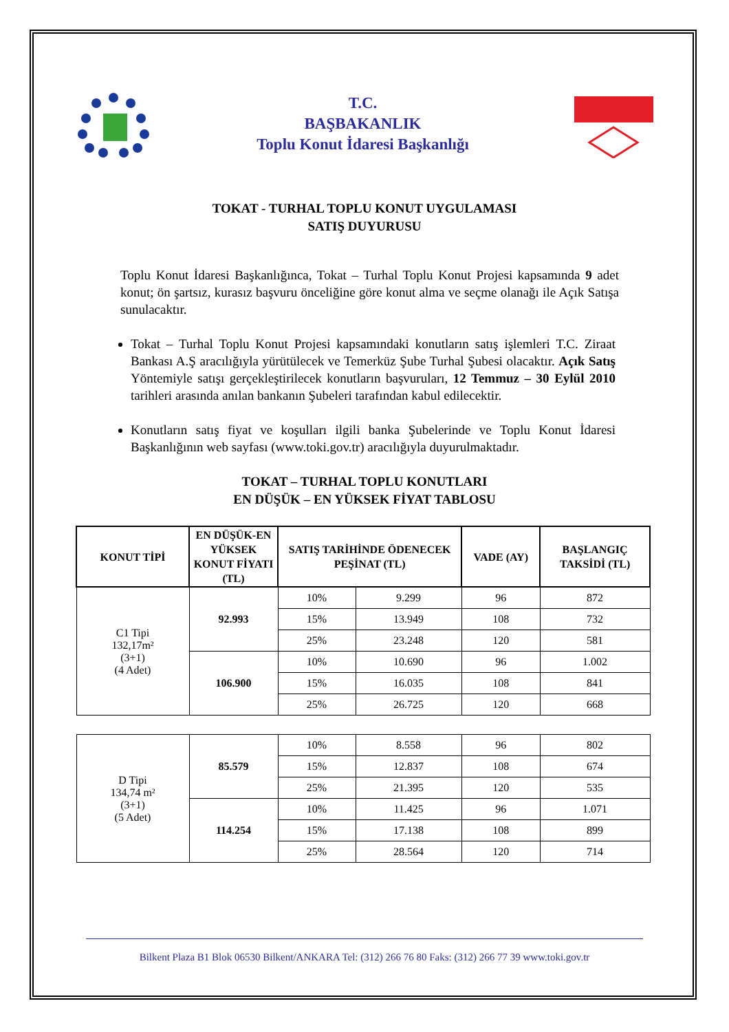T.C.
BAŞBAKANLIK
Toplu Konut İdaresi Başkanlığı
TOKAT - TURHAL TOPLU KONUT UYGULAMASI
SATIŞ DUYURUSU
Toplu Konut İdaresi Başkanlığınca, Tokat – Turhal Toplu Konut Projesi kapsamında 9 adet konut; ön şartsız, kurasız başvuru önceliğine göre konut alma ve seçme olanağı ile Açık Satışa sunulacaktır.
Tokat – Turhal Toplu Konut Projesi kapsamındaki konutların satış işlemleri T.C. Ziraat Bankası A.Ş aracılığıyla yürütülecek ve Temerküz Şube Turhal Şubesi olacaktır. Açık Satış Yöntemiyle satışı gerçekleştirilecek konutların başvuruları, 12 Temmuz – 30 Eylül 2010 tarihleri arasında anılan bankanın Şubeleri tarafından kabul edilecektir.
Konutların satış fiyat ve koşulları ilgili banka Şubelerinde ve Toplu Konut İdaresi Başkanlığının web sayfası (www.toki.gov.tr) aracılığıyla duyurulmaktadır.
TOKAT – TURHAL TOPLU KONUTLARI
EN DÜŞÜK – EN YÜKSEK FİYAT TABLOSU
| KONUT TİPİ | EN DÜŞÜK-EN YÜKSEK KONUT FİYATI (TL) | SATIŞ TARİHİNDE ÖDENECEK PEŞİNAT (TL) | | VADE (AY) | BAŞLANGIÇ TAKSİDİ (TL) |
| --- | --- | --- | --- | --- | --- |
| C1 Tipi 132,17m² (3+1) (4 Adet) | 92.993 | 10% | 9.299 | 96 | 872 |
| | | 15% | 13.949 | 108 | 732 |
| | | 25% | 23.248 | 120 | 581 |
| | 106.900 | 10% | 10.690 | 96 | 1.002 |
| | | 15% | 16.035 | 108 | 841 |
| | | 25% | 26.725 | 120 | 668 |
| D Tipi 134,74 m² (3+1) (5 Adet) | 85.579 | 10% | 8.558 | 96 | 802 |
| | | 15% | 12.837 | 108 | 674 |
| | | 25% | 21.395 | 120 | 535 |
| | 114.254 | 10% | 11.425 | 96 | 1.071 |
| | | 15% | 17.138 | 108 | 899 |
| | | 25% | 28.564 | 120 | 714 |
Bilkent Plaza B1 Blok 06530 Bilkent/ANKARA Tel: (312) 266 76 80 Faks: (312) 266 77 39 www.toki.gov.tr